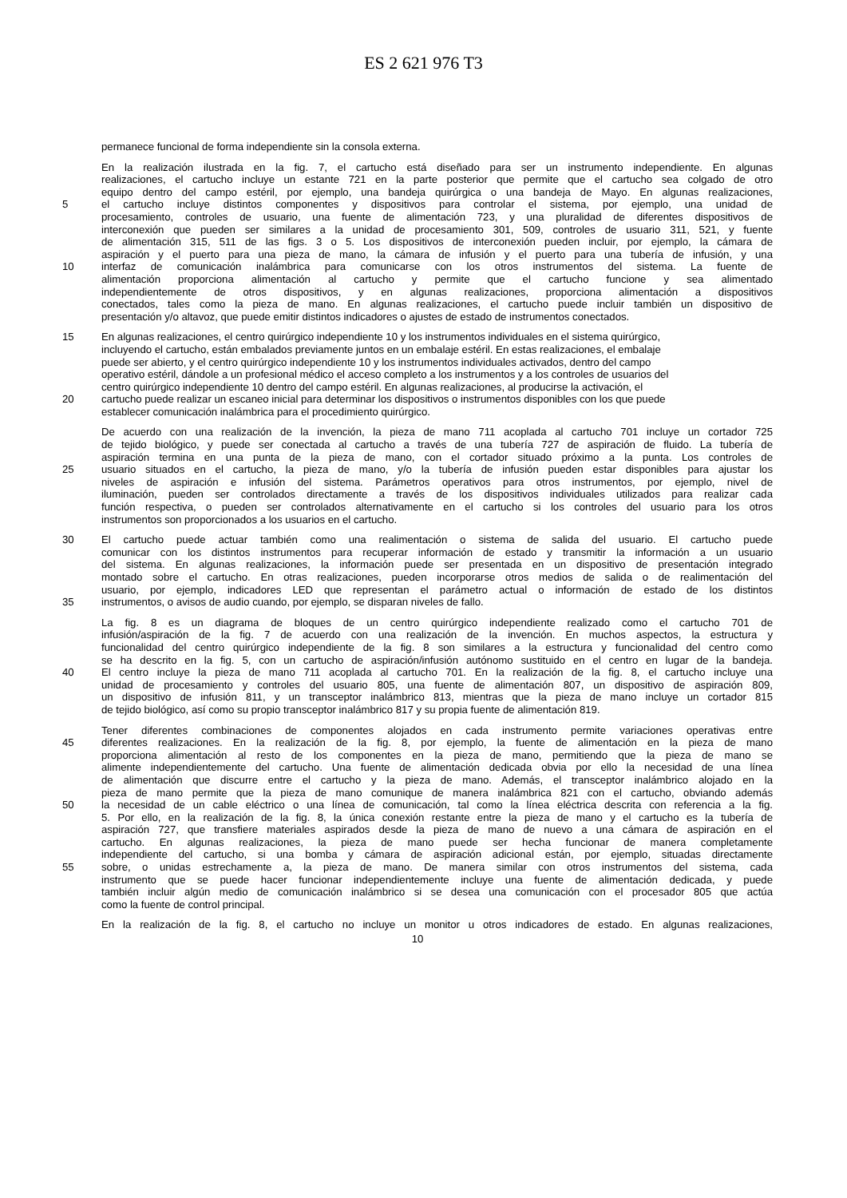ES 2 621 976 T3
permanece funcional de forma independiente sin la consola externa.
En la realización ilustrada en la fig. 7, el cartucho está diseñado para ser un instrumento independiente. En algunas
realizaciones, el cartucho incluye un estante 721 en la parte posterior que permite que el cartucho sea colgado de otro
equipo dentro del campo estéril, por ejemplo, una bandeja quirúrgica o una bandeja de Mayo. En algunas realizaciones,
5 el cartucho incluye distintos componentes y dispositivos para controlar el sistema, por ejemplo, una unidad de
procesamiento, controles de usuario, una fuente de alimentación 723, y una pluralidad de diferentes dispositivos de
interconexión que pueden ser similares a la unidad de procesamiento 301, 509, controles de usuario 311, 521, y fuente
de alimentación 315, 511 de las figs. 3 o 5. Los dispositivos de interconexión pueden incluir, por ejemplo, la cámara de
aspiración y el puerto para una pieza de mano, la cámara de infusión y el puerto para una tubería de infusión, y una
10 interfaz de comunicación inalámbrica para comunicarse con los otros instrumentos del sistema. La fuente de
alimentación proporciona alimentación al cartucho y permite que el cartucho funcione y sea alimentado
independientemente de otros dispositivos, y en algunas realizaciones, proporciona alimentación a dispositivos
conectados, tales como la pieza de mano. En algunas realizaciones, el cartucho puede incluir también un dispositivo de
presentación y/o altavoz, que puede emitir distintos indicadores o ajustes de estado de instrumentos conectados.
15 En algunas realizaciones, el centro quirúrgico independiente 10 y los instrumentos individuales en el sistema quirúrgico,
incluyendo el cartucho, están embalados previamente juntos en un embalaje estéril. En estas realizaciones, el embalaje
puede ser abierto, y el centro quirúrgico independiente 10 y los instrumentos individuales activados, dentro del campo
operativo estéril, dándole a un profesional médico el acceso completo a los instrumentos y a los controles de usuarios del
centro quirúrgico independiente 10 dentro del campo estéril. En algunas realizaciones, al producirse la activación, el
20 cartucho puede realizar un escaneo inicial para determinar los dispositivos o instrumentos disponibles con los que puede
establecer comunicación inalámbrica para el procedimiento quirúrgico.
De acuerdo con una realización de la invención, la pieza de mano 711 acoplada al cartucho 701 incluye un cortador 725
de tejido biológico, y puede ser conectada al cartucho a través de una tubería 727 de aspiración de fluido. La tubería de
aspiración termina en una punta de la pieza de mano, con el cortador situado próximo a la punta. Los controles de
25 usuario situados en el cartucho, la pieza de mano, y/o la tubería de infusión pueden estar disponibles para ajustar los
niveles de aspiración e infusión del sistema. Parámetros operativos para otros instrumentos, por ejemplo, nivel de
iluminación, pueden ser controlados directamente a través de los dispositivos individuales utilizados para realizar cada
función respectiva, o pueden ser controlados alternativamente en el cartucho si los controles del usuario para los otros
instrumentos son proporcionados a los usuarios en el cartucho.
30 El cartucho puede actuar también como una realimentación o sistema de salida del usuario. El cartucho puede
comunicar con los distintos instrumentos para recuperar información de estado y transmitir la información a un usuario
del sistema. En algunas realizaciones, la información puede ser presentada en un dispositivo de presentación integrado
montado sobre el cartucho. En otras realizaciones, pueden incorporarse otros medios de salida o de realimentación del
usuario, por ejemplo, indicadores LED que representan el parámetro actual o información de estado de los distintos
35 instrumentos, o avisos de audio cuando, por ejemplo, se disparan niveles de fallo.
La fig. 8 es un diagrama de bloques de un centro quirúrgico independiente realizado como el cartucho 701 de
infusión/aspiración de la fig. 7 de acuerdo con una realización de la invención. En muchos aspectos, la estructura y
funcionalidad del centro quirúrgico independiente de la fig. 8 son similares a la estructura y funcionalidad del centro como
se ha descrito en la fig. 5, con un cartucho de aspiración/infusión autónomo sustituido en el centro en lugar de la bandeja.
40 El centro incluye la pieza de mano 711 acoplada al cartucho 701. En la realización de la fig. 8, el cartucho incluye una
unidad de procesamiento y controles del usuario 805, una fuente de alimentación 807, un dispositivo de aspiración 809,
un dispositivo de infusión 811, y un transceptor inalámbrico 813, mientras que la pieza de mano incluye un cortador 815
de tejido biológico, así como su propio transceptor inalámbrico 817 y su propia fuente de alimentación 819.
Tener diferentes combinaciones de componentes alojados en cada instrumento permite variaciones operativas entre
45 diferentes realizaciones. En la realización de la fig. 8, por ejemplo, la fuente de alimentación en la pieza de mano
proporciona alimentación al resto de los componentes en la pieza de mano, permitiendo que la pieza de mano se
alimente independientemente del cartucho. Una fuente de alimentación dedicada obvia por ello la necesidad de una línea
de alimentación que discurre entre el cartucho y la pieza de mano. Además, el transceptor inalámbrico alojado en la
pieza de mano permite que la pieza de mano comunique de manera inalámbrica 821 con el cartucho, obviando además
50 la necesidad de un cable eléctrico o una línea de comunicación, tal como la línea eléctrica descrita con referencia a la fig.
5. Por ello, en la realización de la fig. 8, la única conexión restante entre la pieza de mano y el cartucho es la tubería de
aspiración 727, que transfiere materiales aspirados desde la pieza de mano de nuevo a una cámara de aspiración en el
cartucho. En algunas realizaciones, la pieza de mano puede ser hecha funcionar de manera completamente
independiente del cartucho, si una bomba y cámara de aspiración adicional están, por ejemplo, situadas directamente
55 sobre, o unidas estrechamente a, la pieza de mano. De manera similar con otros instrumentos del sistema, cada
instrumento que se puede hacer funcionar independientemente incluye una fuente de alimentación dedicada, y puede
también incluir algún medio de comunicación inalámbrico si se desea una comunicación con el procesador 805 que actúa
como la fuente de control principal.
En la realización de la fig. 8, el cartucho no incluye un monitor u otros indicadores de estado. En algunas realizaciones,
10